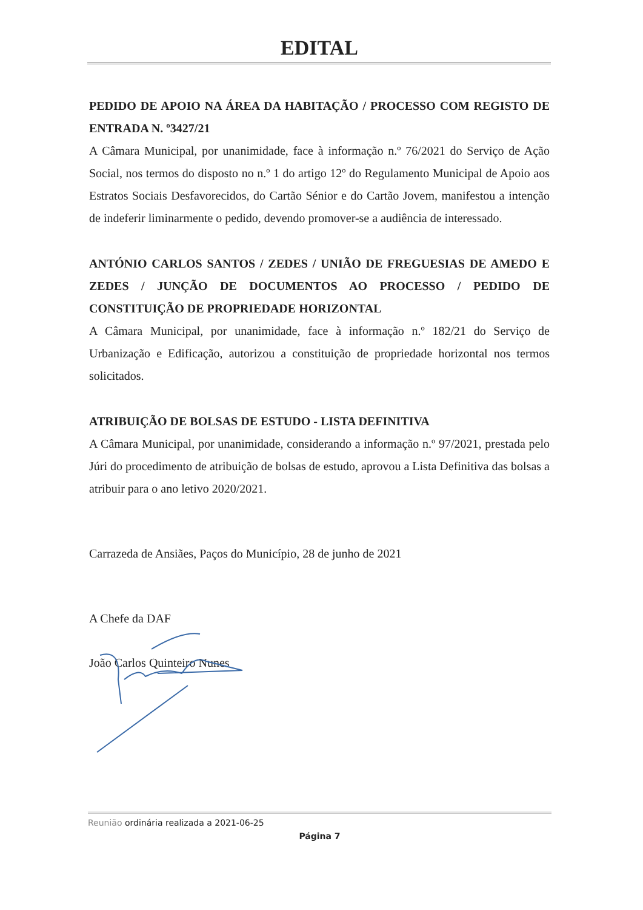EDITAL
PEDIDO DE APOIO NA ÁREA DA HABITAÇÃO / PROCESSO COM REGISTO DE ENTRADA N. º3427/21
A Câmara Municipal, por unanimidade, face à informação n.º 76/2021 do Serviço de Ação Social, nos termos do disposto no n.º 1 do artigo 12º do Regulamento Municipal de Apoio aos Estratos Sociais Desfavorecidos, do Cartão Sénior e do Cartão Jovem, manifestou a intenção de indeferir liminarmente o pedido, devendo promover-se a audiência de interessado.
ANTÓNIO CARLOS SANTOS / ZEDES / UNIÃO DE FREGUESIAS DE AMEDO E ZEDES / JUNÇÃO DE DOCUMENTOS AO PROCESSO / PEDIDO DE CONSTITUIÇÃO DE PROPRIEDADE HORIZONTAL
A Câmara Municipal, por unanimidade, face à informação n.º 182/21 do Serviço de Urbanização e Edificação, autorizou a constituição de propriedade horizontal nos termos solicitados.
ATRIBUIÇÃO DE BOLSAS DE ESTUDO - LISTA DEFINITIVA
A Câmara Municipal, por unanimidade, considerando a informação n.º 97/2021, prestada pelo Júri do procedimento de atribuição de bolsas de estudo, aprovou a Lista Definitiva das bolsas a atribuir para o ano letivo 2020/2021.
Carrazeda de Ansiães, Paços do Município, 28 de junho de 2021
A Chefe da DAF
João Carlos Quinteiro Nunes
Reunião ordinária realizada a 2021-06-25
Página 7